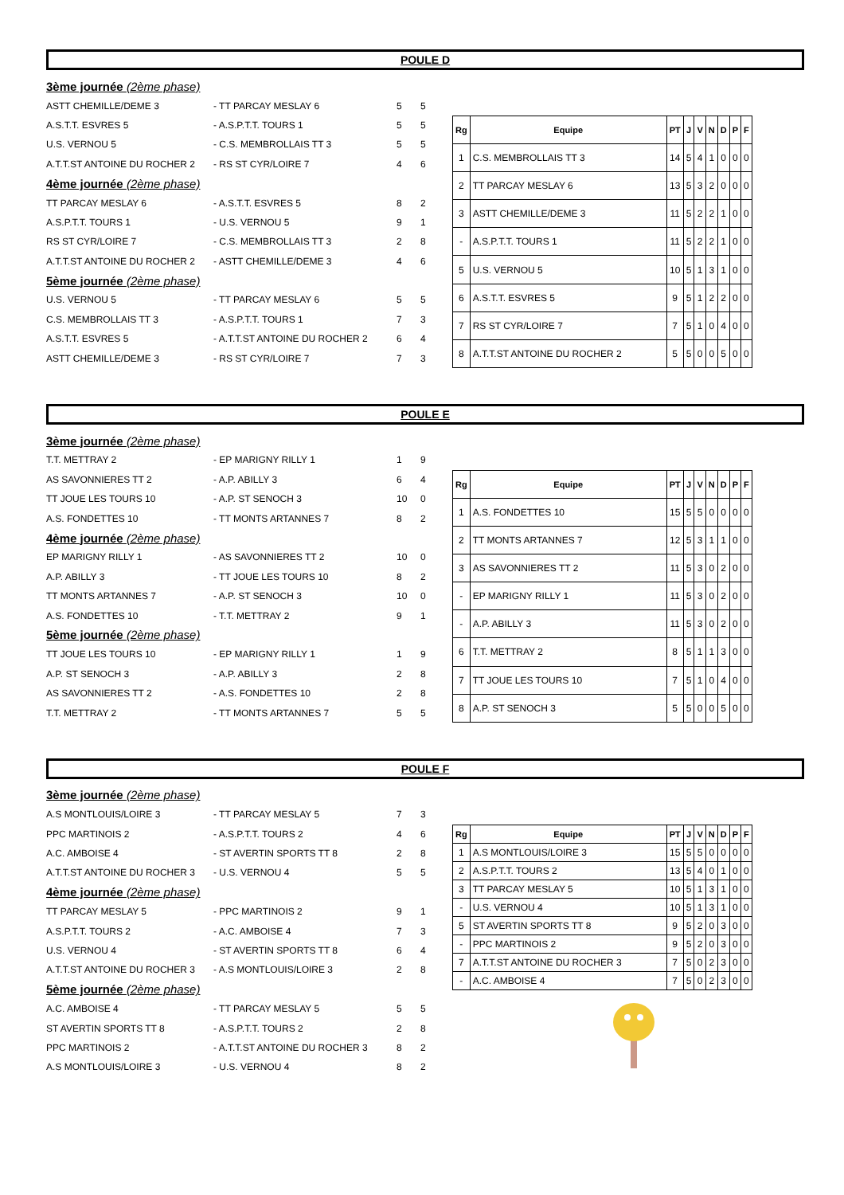POULE D
| 3ème journée (2ème phase) | | | |
| ASTT CHEMILLE/DEME 3 | - TT PARCAY MESLAY 6 | 5 | 5 |
| A.S.T.T. ESVRES 5 | - A.S.P.T.T. TOURS 1 | 5 | 5 |
| U.S. VERNOU 5 | - C.S. MEMBROLLAIS TT 3 | 5 | 5 |
| A.T.T.ST ANTOINE DU ROCHER 2 | - RS ST CYR/LOIRE 7 | 4 | 6 |
| 4ème journée (2ème phase) | | | |
| TT PARCAY MESLAY 6 | - A.S.T.T. ESVRES 5 | 8 | 2 |
| A.S.P.T.T. TOURS 1 | - U.S. VERNOU 5 | 9 | 1 |
| RS ST CYR/LOIRE 7 | - C.S. MEMBROLLAIS TT 3 | 2 | 8 |
| A.T.T.ST ANTOINE DU ROCHER 2 | - ASTT CHEMILLE/DEME 3 | 4 | 6 |
| 5ème journée (2ème phase) | | | |
| U.S. VERNOU 5 | - TT PARCAY MESLAY 6 | 5 | 5 |
| C.S. MEMBROLLAIS TT 3 | - A.S.P.T.T. TOURS 1 | 7 | 3 |
| A.S.T.T. ESVRES 5 | - A.T.T.ST ANTOINE DU ROCHER 2 | 6 | 4 |
| ASTT CHEMILLE/DEME 3 | - RS ST CYR/LOIRE 7 | 7 | 3 |
| Rg | Equipe | PT | J | V | N | D | P | F |
| --- | --- | --- | --- | --- | --- | --- | --- | --- |
| 1 | C.S. MEMBROLLAIS TT 3 | 14 | 5 | 4 | 1 | 0 | 0 | 0 |
| 2 | TT PARCAY MESLAY 6 | 13 | 5 | 3 | 2 | 0 | 0 | 0 |
| 3 | ASTT CHEMILLE/DEME 3 | 11 | 5 | 2 | 2 | 1 | 0 | 0 |
| - | A.S.P.T.T. TOURS 1 | 11 | 5 | 2 | 2 | 1 | 0 | 0 |
| 5 | U.S. VERNOU 5 | 10 | 5 | 1 | 3 | 1 | 0 | 0 |
| 6 | A.S.T.T. ESVRES 5 | 9 | 5 | 1 | 2 | 2 | 0 | 0 |
| 7 | RS ST CYR/LOIRE 7 | 7 | 5 | 1 | 0 | 4 | 0 | 0 |
| 8 | A.T.T.ST ANTOINE DU ROCHER 2 | 5 | 5 | 0 | 0 | 5 | 0 | 0 |
POULE E
| 3ème journée (2ème phase) | | | |
| T.T. METTRAY 2 | - EP MARIGNY RILLY 1 | 1 | 9 |
| AS SAVONNIERES TT 2 | - A.P. ABILLY 3 | 6 | 4 |
| TT JOUE LES TOURS 10 | - A.P. ST SENOCH 3 | 10 | 0 |
| A.S. FONDETTES 10 | - TT MONTS ARTANNES 7 | 8 | 2 |
| 4ème journée (2ème phase) | | | |
| EP MARIGNY RILLY 1 | - AS SAVONNIERES TT 2 | 10 | 0 |
| A.P. ABILLY 3 | - TT JOUE LES TOURS 10 | 8 | 2 |
| TT MONTS ARTANNES 7 | - A.P. ST SENOCH 3 | 10 | 0 |
| A.S. FONDETTES 10 | - T.T. METTRAY 2 | 9 | 1 |
| 5ème journée (2ème phase) | | | |
| TT JOUE LES TOURS 10 | - EP MARIGNY RILLY 1 | 1 | 9 |
| A.P. ST SENOCH 3 | - A.P. ABILLY 3 | 2 | 8 |
| AS SAVONNIERES TT 2 | - A.S. FONDETTES 10 | 2 | 8 |
| T.T. METTRAY 2 | - TT MONTS ARTANNES 7 | 5 | 5 |
| Rg | Equipe | PT | J | V | N | D | P | F |
| --- | --- | --- | --- | --- | --- | --- | --- | --- |
| 1 | A.S. FONDETTES 10 | 15 | 5 | 5 | 0 | 0 | 0 | 0 |
| 2 | TT MONTS ARTANNES 7 | 12 | 5 | 3 | 1 | 1 | 0 | 0 |
| 3 | AS SAVONNIERES TT 2 | 11 | 5 | 3 | 0 | 2 | 0 | 0 |
| - | EP MARIGNY RILLY 1 | 11 | 5 | 3 | 0 | 2 | 0 | 0 |
| - | A.P. ABILLY 3 | 11 | 5 | 3 | 0 | 2 | 0 | 0 |
| 6 | T.T. METTRAY 2 | 8 | 5 | 1 | 1 | 3 | 0 | 0 |
| 7 | TT JOUE LES TOURS 10 | 7 | 5 | 1 | 0 | 4 | 0 | 0 |
| 8 | A.P. ST SENOCH 3 | 5 | 5 | 0 | 0 | 5 | 0 | 0 |
POULE F
| 3ème journée (2ème phase) | | | |
| A.S MONTLOUIS/LOIRE 3 | - TT PARCAY MESLAY 5 | 7 | 3 |
| PPC MARTINOIS 2 | - A.S.P.T.T. TOURS 2 | 4 | 6 |
| A.C. AMBOISE 4 | - ST AVERTIN SPORTS TT 8 | 2 | 8 |
| A.T.T.ST ANTOINE DU ROCHER 3 | - U.S. VERNOU 4 | 5 | 5 |
| 4ème journée (2ème phase) | | | |
| TT PARCAY MESLAY 5 | - PPC MARTINOIS 2 | 9 | 1 |
| A.S.P.T.T. TOURS 2 | - A.C. AMBOISE 4 | 7 | 3 |
| U.S. VERNOU 4 | - ST AVERTIN SPORTS TT 8 | 6 | 4 |
| A.T.T.ST ANTOINE DU ROCHER 3 | - A.S MONTLOUIS/LOIRE 3 | 2 | 8 |
| 5ème journée (2ème phase) | | | |
| A.C. AMBOISE 4 | - TT PARCAY MESLAY 5 | 5 | 5 |
| ST AVERTIN SPORTS TT 8 | - A.S.P.T.T. TOURS 2 | 2 | 8 |
| PPC MARTINOIS 2 | - A.T.T.ST ANTOINE DU ROCHER 3 | 8 | 2 |
| A.S MONTLOUIS/LOIRE 3 | - U.S. VERNOU 4 | 8 | 2 |
| Rg | Equipe | PT | J | V | N | D | P | F |
| --- | --- | --- | --- | --- | --- | --- | --- | --- |
| 1 | A.S MONTLOUIS/LOIRE 3 | 15 | 5 | 5 | 0 | 0 | 0 | 0 |
| 2 | A.S.P.T.T. TOURS 2 | 13 | 5 | 4 | 0 | 1 | 0 | 0 |
| 3 | TT PARCAY MESLAY 5 | 10 | 5 | 1 | 3 | 1 | 0 | 0 |
| - | U.S. VERNOU 4 | 10 | 5 | 1 | 3 | 1 | 0 | 0 |
| 5 | ST AVERTIN SPORTS TT 8 | 9 | 5 | 2 | 0 | 3 | 0 | 0 |
| - | PPC MARTINOIS 2 | 9 | 5 | 2 | 0 | 3 | 0 | 0 |
| 7 | A.T.T.ST ANTOINE DU ROCHER 3 | 7 | 5 | 0 | 2 | 3 | 0 | 0 |
| - | A.C. AMBOISE 4 | 7 | 5 | 0 | 2 | 3 | 0 | 0 |